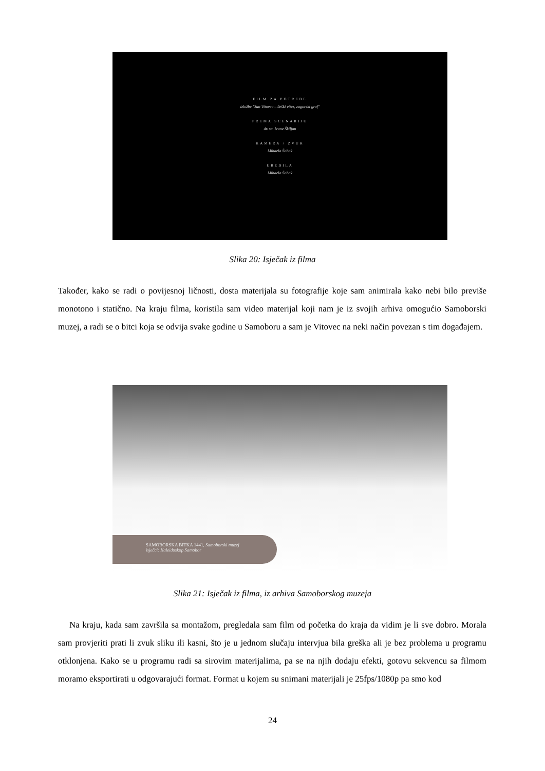FILM ZA POTREBE
izložbe "Jan Vitovec – češki vitez, zagorski grof"
PREMA SCENARIJU
dr. sc. Ivane Škiljan
KAMERA / ZVUK
Mihaela Šobak
UREDILA
Mihaela Šobak
Slika 20: Isječak iz filma
Također, kako se radi o povijesnoj ličnosti, dosta materijala su fotografije koje sam animirala kako nebi bilo previše monotono i statično. Na kraju filma, koristila sam video materijal koji nam je iz svojih arhiva omogućio Samoborski muzej, a radi se o bitci koja se odvija svake godine u Samoboru a sam je Vitovec na neki način povezan s tim događajem.
SAMOBORSKA BITKA 1441, Samoborski muzej
isječci: Kaleidoskop Samobor
Slika 21: Isječak iz filma, iz arhiva Samoborskog muzeja
Na kraju, kada sam završila sa montažom, pregledala sam film od početka do kraja da vidim je li sve dobro. Morala sam provjeriti prati li zvuk sliku ili kasni, što je u jednom slučaju intervjua bila greška ali je bez problema u programu otklonjena. Kako se u programu radi sa sirovim materijalima, pa se na njih dodaju efekti, gotovu sekvencu sa filmom moramo eksportirati u odgovarajući format. Format u kojem su snimani materijali je 25fps/1080p pa smo kod
24